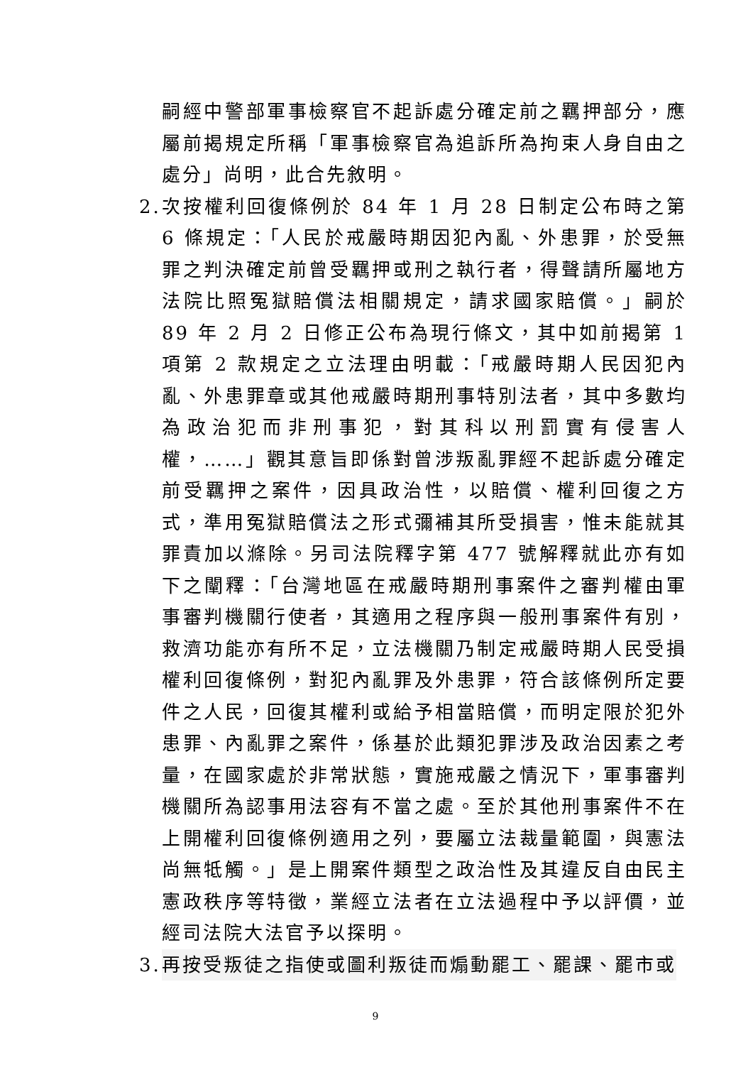嗣經中警部軍事檢察官不起訴處分確定前之羈押部分，應屬前揭規定所稱「軍事檢察官為追訴所為拘束人身自由之處分」尚明，此合先敘明。
2.
次按權利回復條例於 84 年 1 月 28 日制定公布時之第 6 條規定：「人民於戒嚴時期因犯內亂、外患罪，於受無罪之判決確定前曾受羈押或刑之執行者，得聲請所屬地方法院比照冤獄賠償法相關規定，請求國家賠償。」嗣於 89 年 2 月 2 日修正公布為現行條文，其中如前揭第 1 項第 2 款規定之立法理由明載：「戒嚴時期人民因犯內亂、外患罪章或其他戒嚴時期刑事特別法者，其中多數均為政治犯而非刑事犯，對其科以刑罰實有侵害人權，……」觀其意旨即係對曾涉叛亂罪經不起訴處分確定前受羈押之案件，因具政治性，以賠償、權利回復之方式，準用冤獄賠償法之形式彌補其所受損害，惟未能就其罪責加以滌除。另司法院釋字第 477 號解釋就此亦有如下之闡釋：「台灣地區在戒嚴時期刑事案件之審判權由軍事審判機關行使者，其適用之程序與一般刑事案件有別，救濟功能亦有所不足，立法機關乃制定戒嚴時期人民受損權利回復條例，對犯內亂罪及外患罪，符合該條例所定要件之人民，回復其權利或給予相當賠償，而明定限於犯外患罪、內亂罪之案件，係基於此類犯罪涉及政治因素之考量，在國家處於非常狀態，實施戒嚴之情況下，軍事審判機關所為認事用法容有不當之處。至於其他刑事案件不在上開權利回復條例適用之列，要屬立法裁量範圍，與憲法尚無牴觸。」是上開案件類型之政治性及其違反自由民主憲政秩序等特徵，業經立法者在立法過程中予以評價，並經司法院大法官予以探明。
3.
再按受叛徒之指使或圖利叛徒而煽動罷工、罷課、罷市或
9